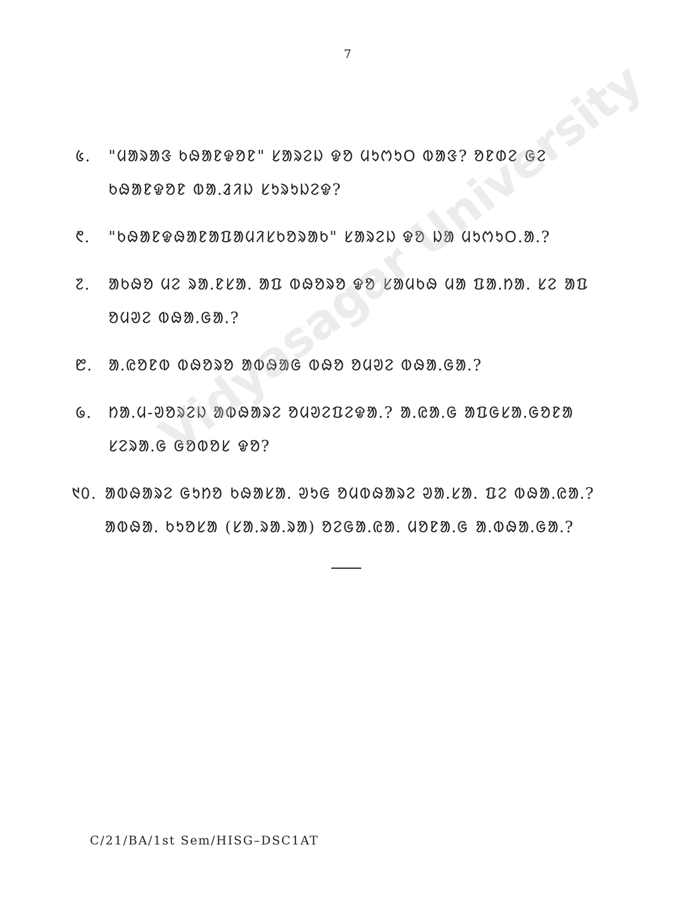Vidyasagar University
7
᱕. "ᱢᱟᱨᱟᱝ ᱠᱷᱟᱱᱫᱚᱱ" ᱥᱟᱨᱮᱡ ᱫᱚ ᱢᱩᱬᱩᱛ ᱵᱟᱝ? ᱚᱱᱰᱮ ᱜᱮ ᱠᱷᱟᱱᱫᱚᱱ ᱵᱟᱹᱲᱤᱡ ᱥᱩᱨᱩᱡᱮᱫ?
᱖. "ᱠᱷᱟᱱᱫᱷᱟᱱᱟᱯᱟᱢᱤᱥᱠᱚᱨᱟᱠ" ᱥᱟᱨᱮᱡ ᱫᱚ ᱡᱟ ᱢᱩᱬᱩᱛ.ᱟᱹ?
᱗. ᱟᱠᱷᱚ ᱢᱮ ᱨᱟᱹᱱᱥᱟᱹ ᱟᱯ ᱵᱷᱚᱨᱚ ᱫᱚ ᱥᱟᱢᱠᱷ ᱢᱟ ᱯᱟᱹᱴᱟᱹ ᱥᱮ ᱟᱯ ᱚᱢᱣᱮ ᱵᱷᱟᱹᱜᱟᱹ?
᱘. ᱟᱹᱭᱚᱱᱵ ᱵᱷᱚᱨᱚ ᱟᱵᱷᱟᱜ ᱵᱷᱚ ᱚᱢᱣᱮ ᱵᱷᱟᱹᱜᱟᱹ?
᱙. ᱴᱟᱹᱢ-ᱣᱚᱨᱮᱡ ᱟᱵᱷᱟᱨᱮ ᱚᱢᱣᱮᱯᱮᱫᱟᱹ? ᱟᱹᱭᱟᱹᱜ ᱟᱯᱜᱥᱟᱹᱜᱚᱱᱟ ᱥᱮᱨᱟᱹᱜ ᱜᱚᱵᱚᱥ ᱫᱚ?
᱑᱐. ᱟᱵᱷᱟᱨᱮ ᱜᱩᱴᱚ ᱠᱷᱟᱥᱟᱹ ᱣᱩᱜ ᱚᱢᱵᱷᱟᱨᱮ ᱣᱟᱹᱥᱟᱹ ᱯᱮ ᱵᱷᱟᱹᱭᱟᱹ? ᱟᱵᱷᱟᱹ ᱠᱩᱚᱥᱟ (ᱥᱟᱹᱨᱟᱹᱨᱟ) ᱚᱮᱜᱟᱹᱭᱟᱹ ᱢᱚᱱᱟᱹᱜ ᱟᱹᱵᱷᱟᱹᱜᱟᱹ?
C/21/BA/1st Sem/HISG–DSC1AT